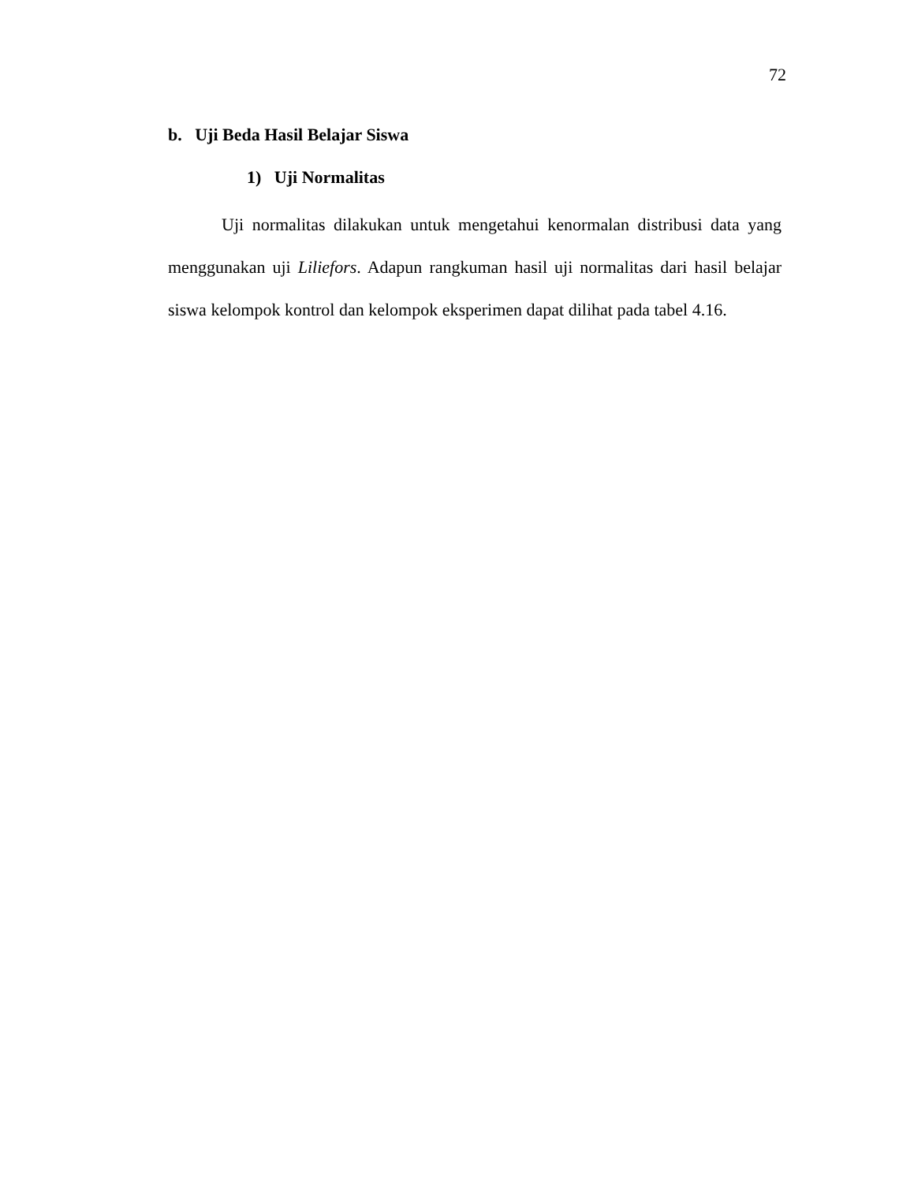72
b. Uji Beda Hasil Belajar Siswa
1) Uji Normalitas
Uji normalitas dilakukan untuk mengetahui kenormalan distribusi data yang menggunakan uji Liliefors. Adapun rangkuman hasil uji normalitas dari hasil belajar siswa kelompok kontrol dan kelompok eksperimen dapat dilihat pada tabel 4.16.